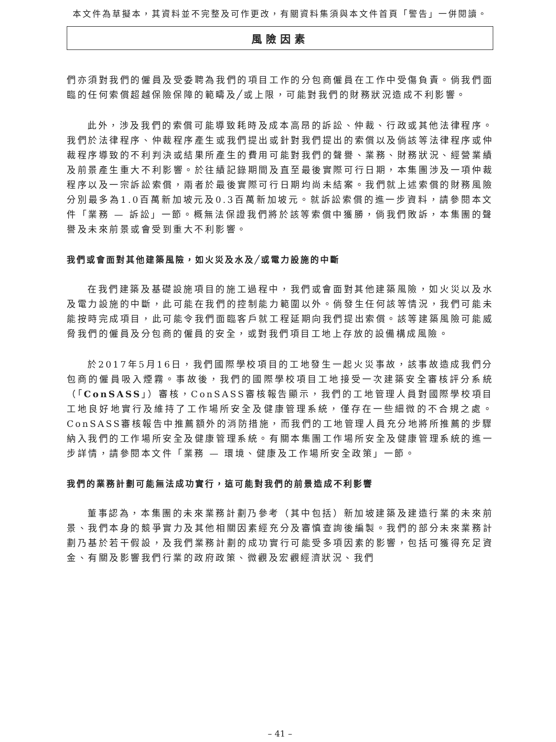本文件為草擬本，其資料並不完整及可作更改，有關資料集須與本文件首頁「警告」一併閱讀。
風險因素
們亦須對我們的僱員及受委聘為我們的項目工作的分包商僱員在工作中受傷負責。倘我們面臨的任何索償超越保險保障的範疇及╱或上限，可能對我們的財務狀況造成不利影響。
此外，涉及我們的索償可能導致耗時及成本高昂的訴訟、仲裁、行政或其他法律程序。我們於法律程序、仲裁程序產生或我們提出或針對我們提出的索償以及倘該等法律程序或仲裁程序導致的不利判決或結果所產生的費用可能對我們的聲譽、業務、財務狀況、經營業績及前景產生重大不利影響。於往績記錄期間及直至最後實際可行日期，本集團涉及一項仲裁程序以及一宗訴訟索償，兩者於最後實際可行日期均尚未結案。我們就上述索償的財務風險分別最多為1.0百萬新加坡元及0.3百萬新加坡元。就訴訟索償的進一步資料，請參閱本文件「業務 — 訴訟」一節。概無法保證我們將於該等索償中獲勝，倘我們敗訴，本集團的聲譽及未來前景或會受到重大不利影響。
我們或會面對其他建築風險，如火災及水及╱或電力設施的中斷
在我們建築及基礎設施項目的施工過程中，我們或會面對其他建築風險，如火災以及水及電力設施的中斷，此可能在我們的控制能力範圍以外。倘發生任何該等情況，我們可能未能按時完成項目，此可能令我們面臨客戶就工程延期向我們提出索償。該等建築風險可能威脅我們的僱員及分包商的僱員的安全，或對我們項目工地上存放的設備構成風險。
於2017年5月16日，我們國際學校項目的工地發生一起火災事故，該事故造成我們分包商的僱員吸入煙霧。事故後，我們的國際學校項目工地接受一次建築安全審核評分系統（「ConSASS」）審核，ConSASS審核報告顯示，我們的工地管理人員對國際學校項目工地良好地實行及維持了工作場所安全及健康管理系統，僅存在一些細微的不合規之處。ConSASS審核報告中推薦額外的消防措施，而我們的工地管理人員充分地將所推薦的步驟納入我們的工作場所安全及健康管理系統。有關本集團工作場所安全及健康管理系統的進一步詳情，請參閱本文件「業務 — 環境、健康及工作場所安全政策」一節。
我們的業務計劃可能無法成功實行，這可能對我們的前景造成不利影響
董事認為，本集團的未來業務計劃乃參考（其中包括）新加坡建築及建造行業的未來前景、我們本身的競爭實力及其他相關因素經充分及審慎查詢後編製。我們的部分未來業務計劃乃基於若干假設，及我們業務計劃的成功實行可能受多項因素的影響，包括可獲得充足資金、有關及影響我們行業的政府政策、微觀及宏觀經濟狀況、我們
– 41 –